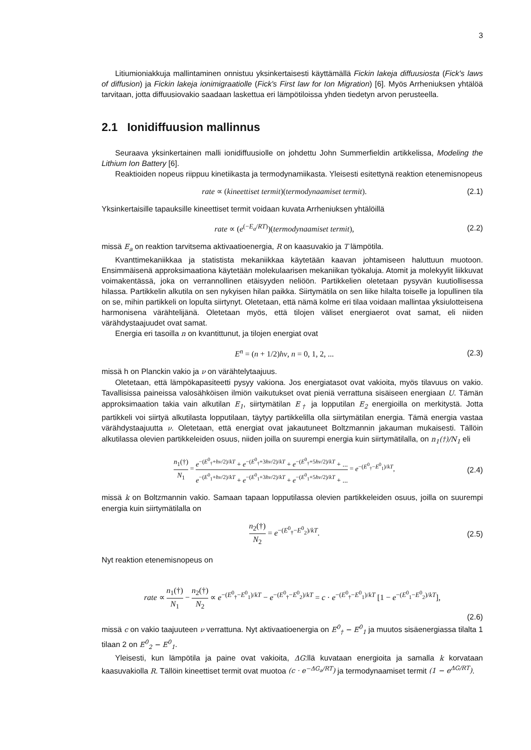3
Litiumioniakkuja mallintaminen onnistuu yksinkertaisesti käyttämällä Fickin lakeja diffuusiosta (Fick's laws of diffusion) ja Fickin lakeja ionimigraatiolle (Fick's First law for Ion Migration) [6]. Myös Arrheniuksen yhtälöä tarvitaan, jotta diffuusiovakio saadaan laskettua eri lämpötiloissa yhden tiedetyn arvon perusteella.
2.1 Ionidiffuusion mallinnus
Seuraava yksinkertainen malli ionidiffuusiolle on johdettu John Summerfieldin artikkelissa, Modeling the Lithium Ion Battery [6].
Reaktioiden nopeus riippuu kinetiikasta ja termodynamiikasta. Yleisesti esitettynä reaktion etenemisnopeus
rate ∝ (kineettiset termit)(termodynaamiset termit).
(2.1)
Yksinkertaisille tapauksille kineettiset termit voidaan kuvata Arrheniuksen yhtälöillä
rate ∝ (e<sup>(−E<sub>a</sub>/RT)</sup>)(termodynaamiset termit),
(2.2)
missä E<sub>a</sub> on reaktion tarvitsema aktivaatioenergia, R on kaasuvakio ja T lämpötila.
Kvanttimekaniikkaa ja statistista mekaniikkaa käytetään kaavan johtamiseen haluttuun muotoon. Ensimmäisenä approksimaationa käytetään molekulaarisen mekaniikan työkaluja. Atomit ja molekyylit liikkuvat voimakentässä, joka on verrannollinen etäisyyden neliöön. Partikkelien oletetaan pysyvän kuutiollisessa hilassa. Partikkelin alkutila on sen nykyisen hilan paikka. Siirtymätila on sen liike hilalta toiselle ja lopullinen tila on se, mihin partikkeli on lopulta siirtynyt. Oletetaan, että nämä kolme eri tilaa voidaan mallintaa yksiulotteisena harmonisena värähtelijänä. Oletetaan myös, että tilojen väliset energiaerot ovat samat, eli niiden värähdystaajuudet ovat samat.
Energia eri tasoilla n on kvantittunut, ja tilojen energiat ovat
E<sup>n</sup> = (n + 1/2)hν, n = 0, 1, 2, ...
(2.3)
missä h on Planckin vakio ja ν on värähtelytaajuus.
Oletetaan, että lämpökapasiteetti pysyy vakiona. Jos energiatasot ovat vakioita, myös tilavuus on vakio. Tavallisissa paineissa valosähköisen ilmiön vaikutukset ovat pieniä verrattuna sisäiseen energiaan U. Tämän approksimaation takia vain alkutilan E<sub>1</sub>, siirtymätilan E<sub>†</sub> ja lopputilan E<sub>2</sub> energioilla on merkitystä. Jotta partikkeli voi siirtyä alkutilasta lopputilaan, täytyy partikkelilla olla siirtymätilan energia. Tämä energia vastaa värähdystaajuutta ν. Oletetaan, että energiat ovat jakautuneet Boltzmannin jakauman mukaisesti. Tällöin alkutilassa olevien partikkeleiden osuus, niiden joilla on suurempi energia kuin siirtymätilalla, on n<sub>1</sub>(†)/N<sub>1</sub> eli
n<sub>1</sub>(†) N<sub>1</sub> = e<sup>−(E<sup>0</sup><sub>†</sub>+hν/2)/kT</sup> + e<sup>−(E<sup>0</sup><sub>†</sub>+3hν/2)/kT</sup> + e<sup>−(E<sup>0</sup><sub>†</sub>+5hν/2)/kT</sup> + ... e<sup>−(E<sup>0</sup><sub>1</sub>+hν/2)/kT</sup> + e<sup>−(E<sup>0</sup><sub>1</sub>+3hν/2)/kT</sup> + e<sup>−(E<sup>0</sup><sub>1</sub>+5hν/2)/kT</sup> + ... = e<sup>−(E<sup>0</sup><sub>†</sub>−E<sup>0</sup><sub>1</sub>)/kT</sup>,
(2.4)
missä k on Boltzmannin vakio. Samaan tapaan lopputilassa olevien partikkeleiden osuus, joilla on suurempi energia kuin siirtymätilalla on
n<sub>2</sub>(†) N<sub>2</sub> = e<sup>−(E<sup>0</sup><sub>†</sub>−E<sup>0</sup><sub>2</sub>)/kT</sup>. (2.5)
Nyt reaktion etenemisnopeus on
rate ∝ n<sub>1</sub>(†) N<sub>1</sub> − n<sub>2</sub>(†) N<sub>2</sub> ∝ e<sup>−(E<sup>0</sup><sub>†</sub>−E<sup>0</sup><sub>1</sub>)/kT</sup> − e<sup>−(E<sup>0</sup><sub>†</sub>−E<sup>0</sup><sub>2</sub>)/kT</sup> = c · e<sup>−(E<sup>0</sup><sub>†</sub>−E<sup>0</sup><sub>1</sub>)/kT</sup> [1 − e<sup>−(E<sup>0</sup><sub>1</sub>−E<sup>0</sup><sub>2</sub>)/kT</sup>],
(2.6)
missä c on vakio taajuuteen ν verrattuna. Nyt aktivaatioenergia on E<sup>0</sup><sub>†</sub> − E<sup>0</sup><sub>1</sub> ja muutos sisäenergiassa tilalta 1 tilaan 2 on E<sup>0</sup><sub>2</sub> − E<sup>0</sup><sub>1</sub>.
Yleisesti, kun lämpötila ja paine ovat vakioita, ΔG:llä kuvataan energioita ja samalla k korvataan kaasuvakiolla R. Tällöin kineettiset termit ovat muotoa (c · e<sup>−ΔG<sub>a</sub>/RT</sup>) ja termodynaamiset termit (1 − e<sup>ΔG/RT</sup>).